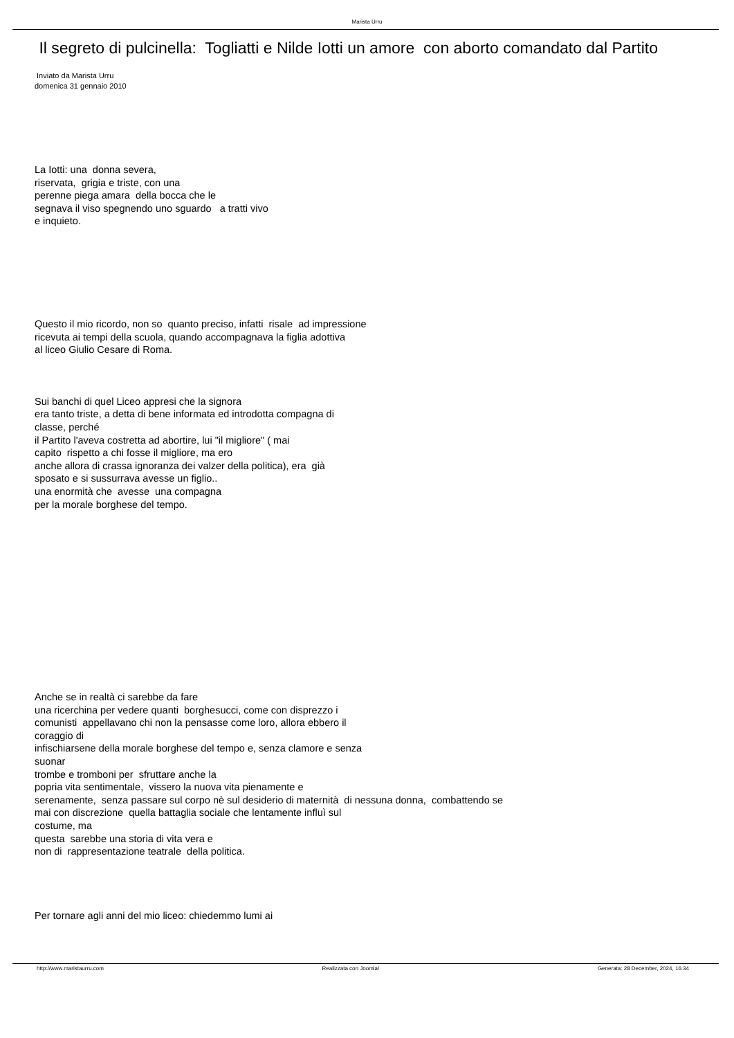Marista Urru
Il segreto di pulcinella: Togliatti e Nilde Iotti un amore con aborto comandato dal Partito
Inviato da Marista Urru
domenica 31 gennaio 2010
La Iotti: una donna severa,
riservata, grigia e triste, con una
perenne piega amara della bocca che le
segnava il viso spegnendo uno sguardo a tratti vivo
e inquieto.
Questo il mio ricordo, non so quanto preciso, infatti risale ad impressione
ricevuta ai tempi della scuola, quando accompagnava la figlia adottiva
al liceo Giulio Cesare di Roma.
Sui banchi di quel Liceo appresi che la signora
era tanto triste, a detta di bene informata ed introdotta compagna di
classe, perché
il Partito l'aveva costretta ad abortire, lui "il migliore" ( mai
capito rispetto a chi fosse il migliore, ma ero
anche allora di crassa ignoranza dei valzer della politica), era già
sposato e si sussurrava avesse un figlio..
una enormità che avesse una compagna
per la morale borghese del tempo.
Anche se in realtà ci sarebbe da fare
una ricerchina per vedere quanti borghesucci, come con disprezzo i
comunisti appellavano chi non la pensasse come loro, allora ebbero il
coraggio di
infischiarsene della morale borghese del tempo e, senza clamore e senza
suonar
trombe e tromboni per sfruttare anche la
popria vita sentimentale, vissero la nuova vita pienamente e
serenamente, senza passare sul corpo nè sul desiderio di maternità di nessuna donna, combattendo se
mai con discrezione quella battaglia sociale che lentamente influì sul
costume, ma
questa sarebbe una storia di vita vera e
non di rappresentazione teatrale della politica.
Per tornare agli anni del mio liceo: chiedemmo lumi ai
http://www.maristaurru.com Realizzata con Joomla! Generata: 28 December, 2024, 16:34